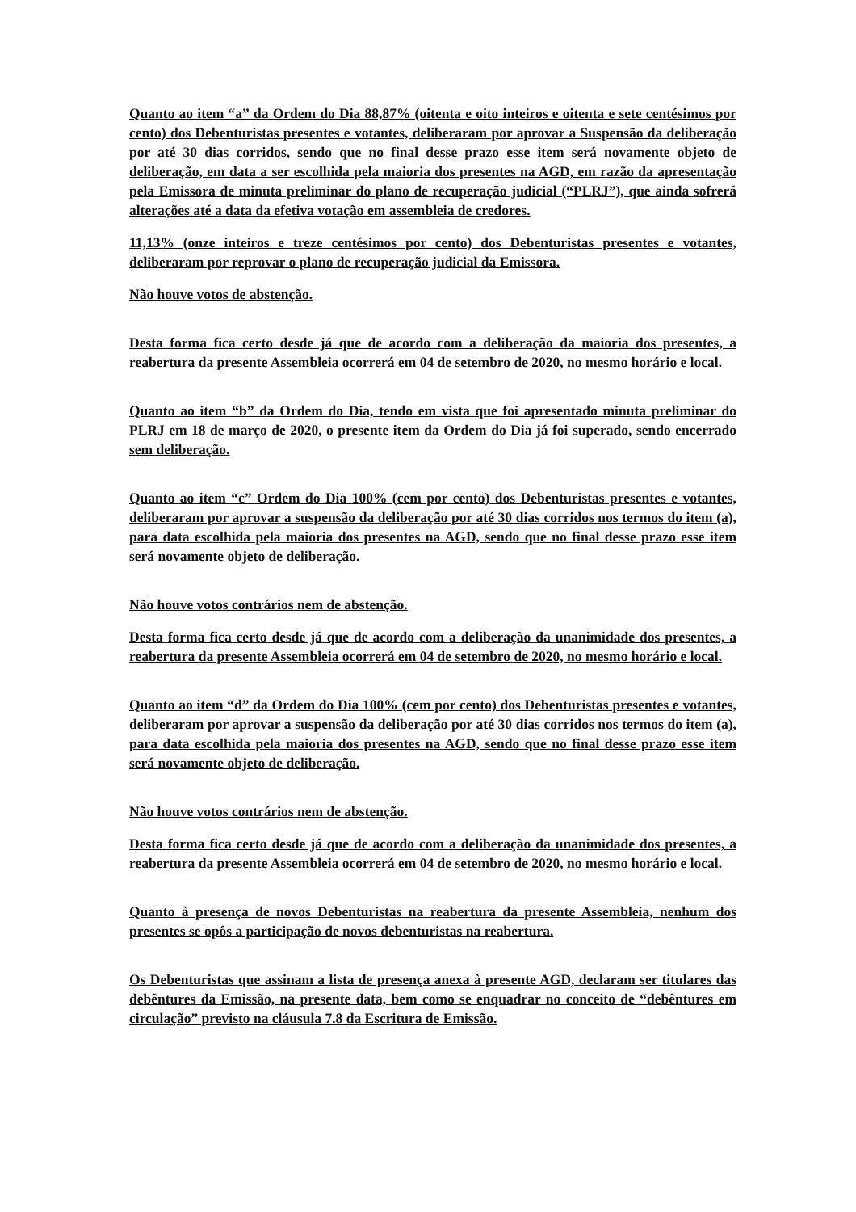Quanto ao item “a” da Ordem do Dia 88,87% (oitenta e oito inteiros e oitenta e sete centésimos por cento) dos Debenturistas presentes e votantes, deliberaram por aprovar a Suspensão da deliberação por até 30 dias corridos, sendo que no final desse prazo esse item será novamente objeto de deliberação, em data a ser escolhida pela maioria dos presentes na AGD, em razão da apresentação pela Emissora de minuta preliminar do plano de recuperação judicial (“PLRJ”), que ainda sofrerá alterações até a data da efetiva votação em assembleia de credores.
11,13% (onze inteiros e treze centésimos por cento) dos Debenturistas presentes e votantes, deliberaram por reprovar o plano de recuperação judicial da Emissora.
Não houve votos de abstenção.
Desta forma fica certo desde já que de acordo com a deliberação da maioria dos presentes, a reabertura da presente Assembleia ocorrerá em 04 de setembro de 2020, no mesmo horário e local.
Quanto ao item “b” da Ordem do Dia, tendo em vista que foi apresentado minuta preliminar do PLRJ em 18 de março de 2020, o presente item da Ordem do Dia já foi superado, sendo encerrado sem deliberação.
Quanto ao item “c” Ordem do Dia 100% (cem por cento) dos Debenturistas presentes e votantes, deliberaram por aprovar a suspensão da deliberação por até 30 dias corridos nos termos do item (a), para data escolhida pela maioria dos presentes na AGD, sendo que no final desse prazo esse item será novamente objeto de deliberação.
Não houve votos contrários nem de abstenção.
Desta forma fica certo desde já que de acordo com a deliberação da unanimidade dos presentes, a reabertura da presente Assembleia ocorrerá em 04 de setembro de 2020, no mesmo horário e local.
Quanto ao item “d” da Ordem do Dia 100% (cem por cento) dos Debenturistas presentes e votantes, deliberaram por aprovar a suspensão da deliberação por até 30 dias corridos nos termos do item (a), para data escolhida pela maioria dos presentes na AGD, sendo que no final desse prazo esse item será novamente objeto de deliberação.
Não houve votos contrários nem de abstenção.
Desta forma fica certo desde já que de acordo com a deliberação da unanimidade dos presentes, a reabertura da presente Assembleia ocorrerá em 04 de setembro de 2020, no mesmo horário e local.
Quanto à presença de novos Debenturistas na reabertura da presente Assembleia, nenhum dos presentes se opôs a participação de novos debenturistas na reabertura.
Os Debenturistas que assinam a lista de presença anexa à presente AGD, declaram ser titulares das debêntures da Emissão, na presente data, bem como se enquadrar no conceito de “debêntures em circulação” previsto na cláusula 7.8 da Escritura de Emissão.